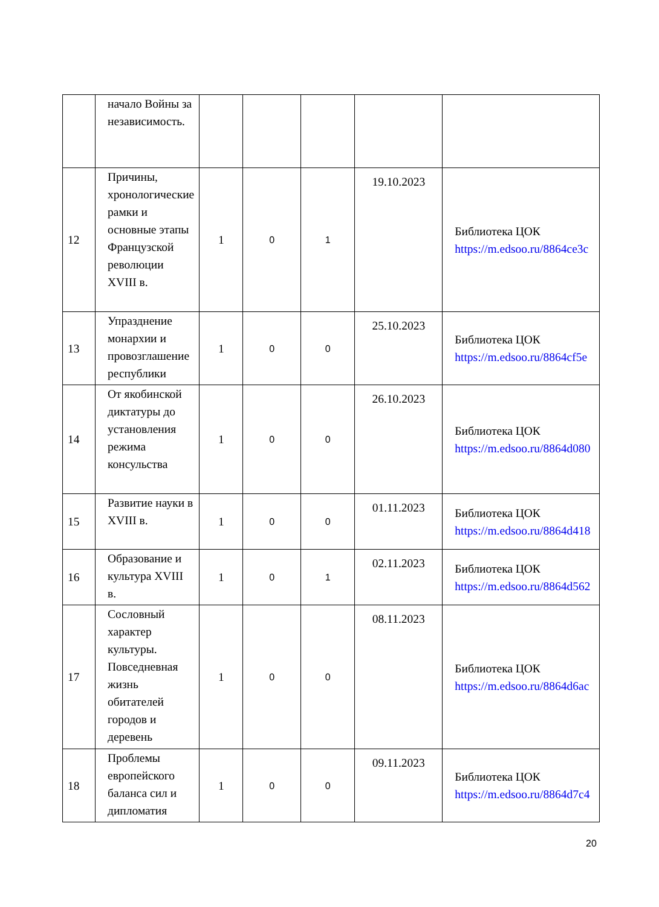| | начало Войны за независимость. | | | | | |
| 12 | Причины, хронологические рамки и основные этапы Французской революции XVIII в. | 1 | 0 | 1 | 19.10.2023 | Библиотека ЦОК https://m.edsoo.ru/8864ce3c |
| 13 | Упразднение монархии и провозглашение республики | 1 | 0 | 0 | 25.10.2023 | Библиотека ЦОК https://m.edsoo.ru/8864cf5e |
| 14 | От якобинской диктатуры до установления режима консульства | 1 | 0 | 0 | 26.10.2023 | Библиотека ЦОК https://m.edsoo.ru/8864d080 |
| 15 | Развитие науки в XVIII в. | 1 | 0 | 0 | 01.11.2023 | Библиотека ЦОК https://m.edsoo.ru/8864d418 |
| 16 | Образование и культура XVIII в. | 1 | 0 | 1 | 02.11.2023 | Библиотека ЦОК https://m.edsoo.ru/8864d562 |
| 17 | Сословный характер культуры. Повседневная жизнь обитателей городов и деревень | 1 | 0 | 0 | 08.11.2023 | Библиотека ЦОК https://m.edsoo.ru/8864d6ac |
| 18 | Проблемы европейского баланса сил и дипломатия | 1 | 0 | 0 | 09.11.2023 | Библиотека ЦОК https://m.edsoo.ru/8864d7c4 |
20